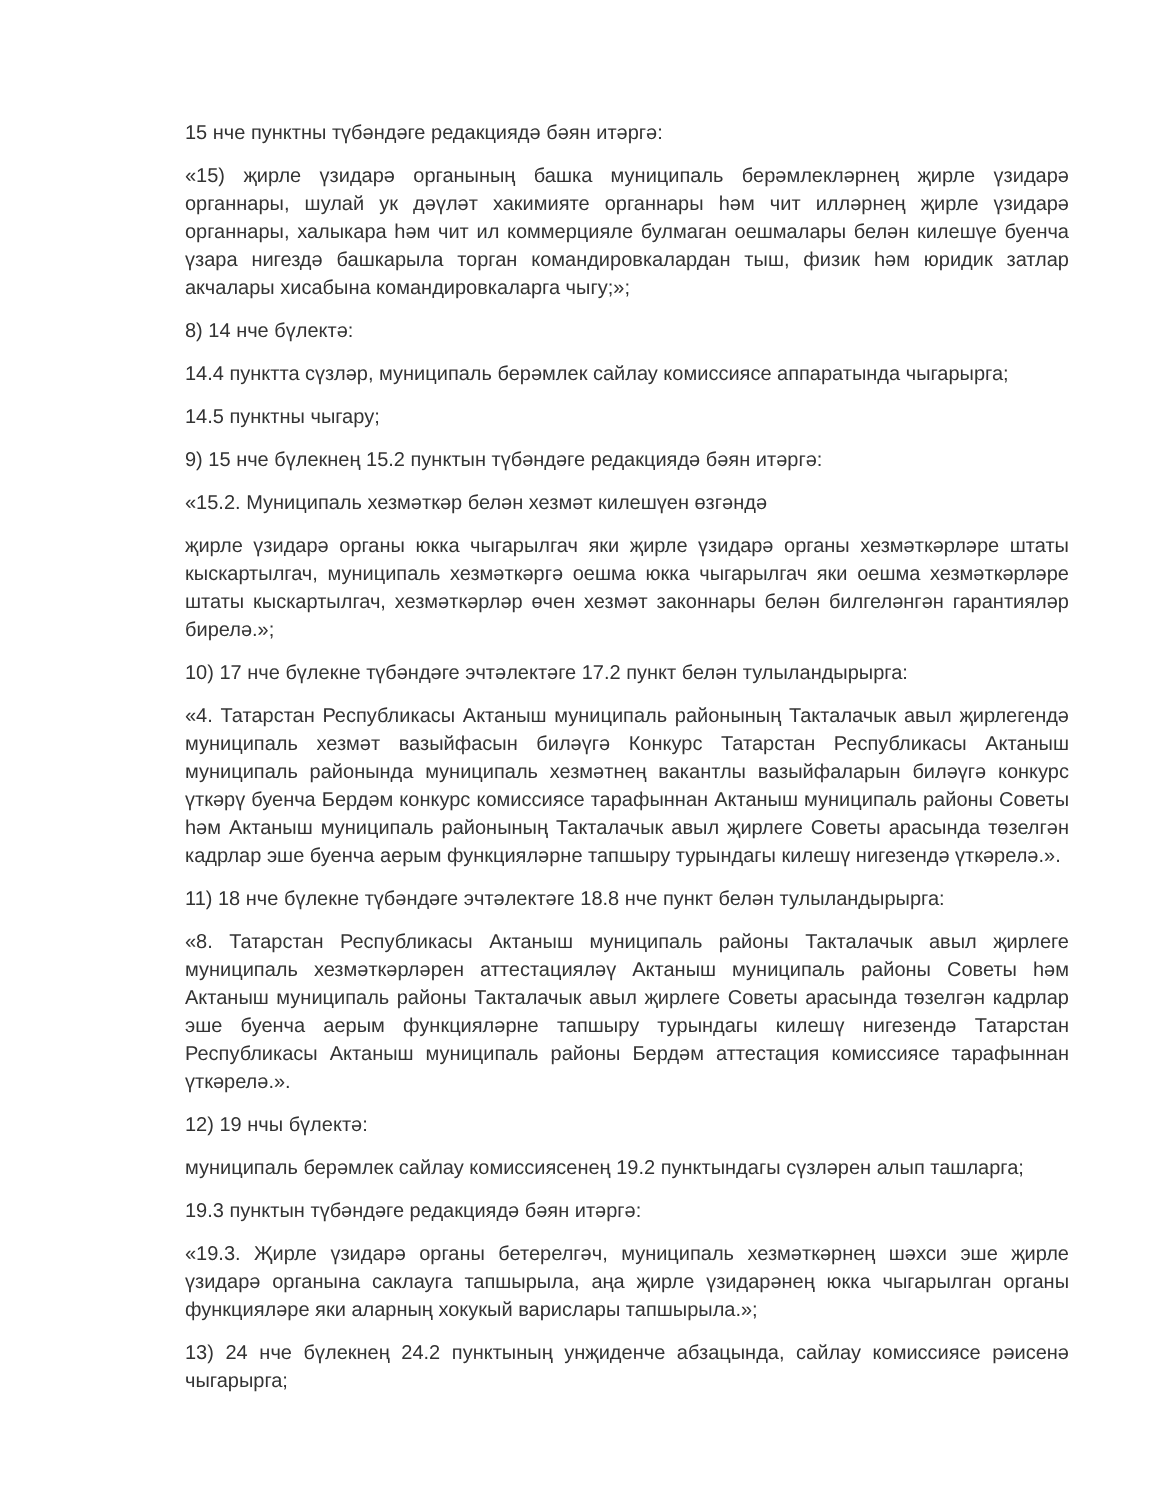15 нче пунктны түбәндәге редакциядә бәян итәргә:
«15) җирле үзидарә органының башка муниципаль берәмлекләрнең җирле үзидарә органнары, шулай ук дәүләт хакимияте органнары һәм чит илләрнең җирле үзидарә органнары, халыкара һәм чит ил коммерцияле булмаган оешмалары белән килешүе буенча үзара нигездә башкарыла торган командировкалардан тыш, физик һәм юридик затлар акчалары хисабына командировкаларга чыгу;»;
8) 14 нче бүлектә:
14.4 пунктта сүзләр, муниципаль берәмлек сайлау комиссиясе аппаратында чыгарырга;
14.5 пунктны чыгару;
9) 15 нче бүлекнең 15.2 пунктын түбәндәге редакциядә бәян итәргә:
«15.2. Муниципаль хезмәткәр белән хезмәт килешүен өзгәндә
җирле үзидарә органы юкка чыгарылгач яки җирле үзидарә органы хезмәткәрләре штаты кыскартылгач, муниципаль хезмәткәргә оешма юкка чыгарылгач яки оешма хезмәткәрләре штаты кыскартылгач, хезмәткәрләр өчен хезмәт законнары белән билгеләнгән гарантияләр бирелә.»;
10) 17 нче бүлекне түбәндәге эчтәлектәге 17.2 пункт белән тулыландырырга:
«4. Татарстан Республикасы Актаныш муниципаль районының Такталачык авыл җирлегендә муниципаль хезмәт вазыйфасын биләүгә Конкурс Татарстан Республикасы Актаныш муниципаль районында муниципаль хезмәтнең вакантлы вазыйфаларын биләүгә конкурс үткәрү буенча Бердәм конкурс комиссиясе тарафыннан Актаныш муниципаль районы Советы һәм Актаныш муниципаль районының Такталачык авыл җирлеге Советы арасында төзелгән кадрлар эше буенча аерым функцияләрне тапшыру турындагы килешү нигезендә үткәрелә.».
11) 18 нче бүлекне түбәндәге эчтәлектәге 18.8 нче пункт белән тулыландырырга:
«8. Татарстан Республикасы Актаныш муниципаль районы Такталачык авыл җирлеге муниципаль хезмәткәрләрен аттестацияләү Актаныш муниципаль районы Советы һәм Актаныш муниципаль районы Такталачык авыл җирлеге Советы арасында төзелгән кадрлар эше буенча аерым функцияләрне тапшыру турындагы килешү нигезендә Татарстан Республикасы Актаныш муниципаль районы Бердәм аттестация комиссиясе тарафыннан үткәрелә.».
12) 19 нчы бүлектә:
муниципаль берәмлек сайлау комиссиясенең 19.2 пунктындагы сүзләрен алып ташларга;
19.3 пунктын түбәндәге редакциядә бәян итәргә:
«19.3. Җирле үзидарә органы бетерелгәч, муниципаль хезмәткәрнең шәхси эше җирле үзидарә органына саклауга тапшырыла, аңа җирле үзидарәнең юкка чыгарылган органы функцияләре яки аларның хокукый варислары тапшырыла.»;
13) 24 нче бүлекнең 24.2 пунктының унҗиденче абзацында, сайлау комиссиясе рәисенә чыгарырга;